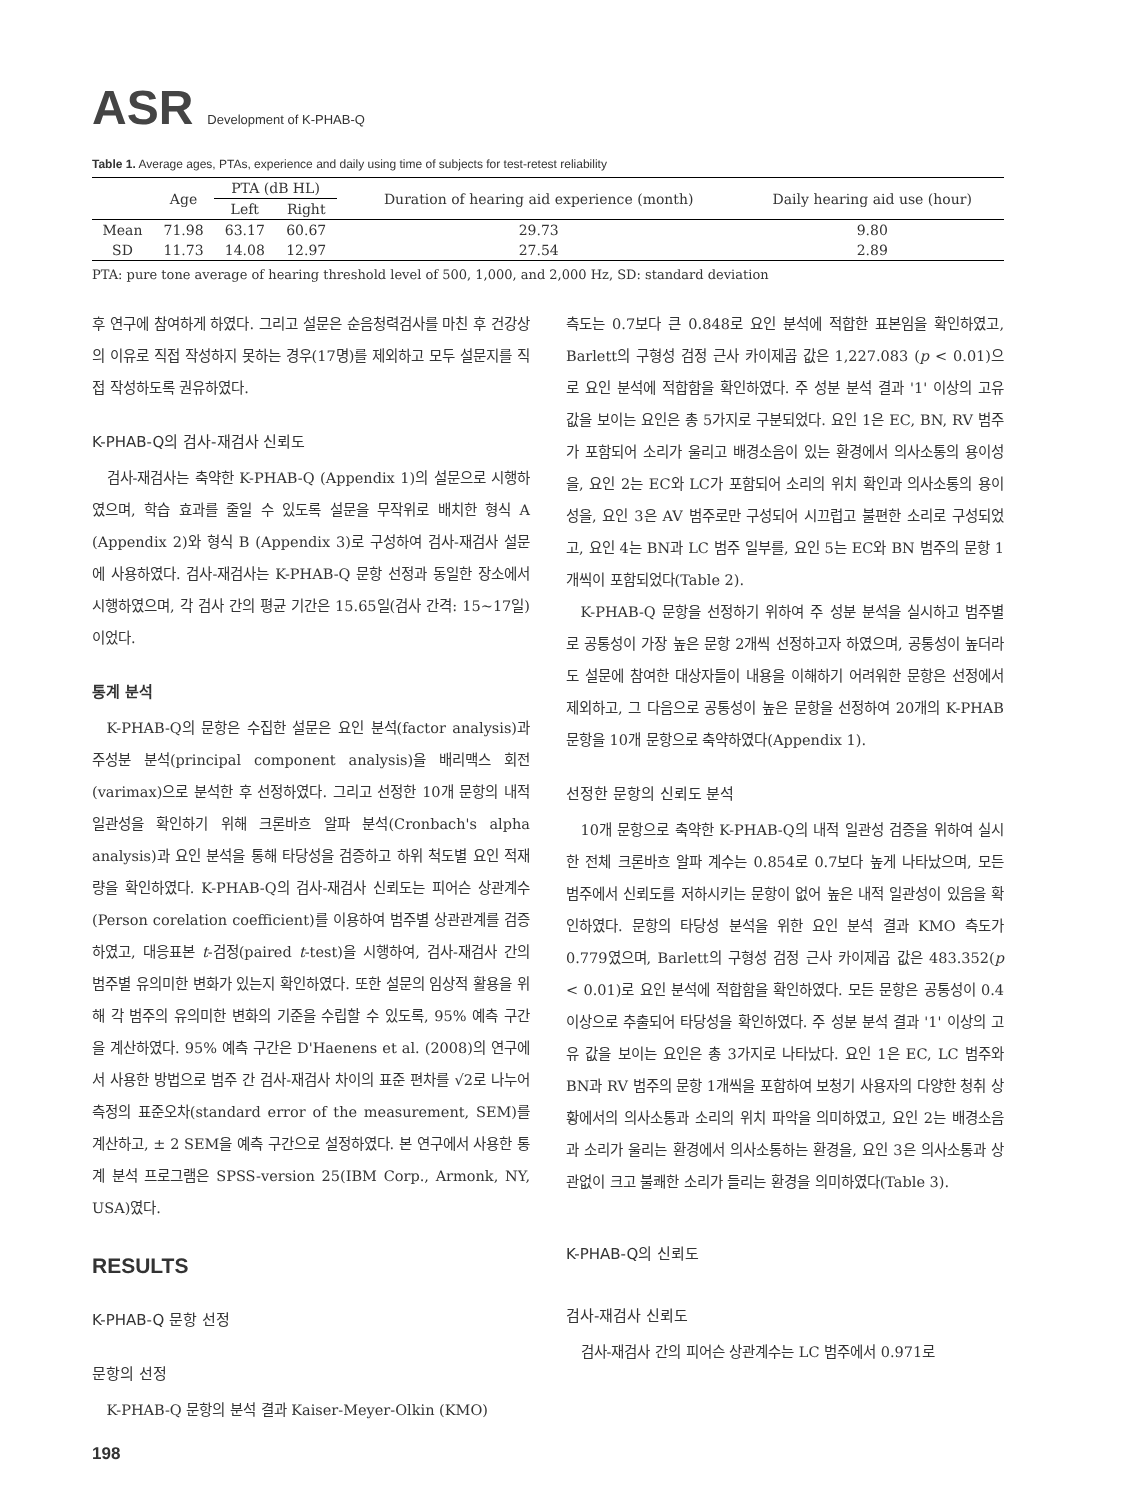ASR Development of K-PHAB-Q
Table 1. Average ages, PTAs, experience and daily using time of subjects for test-retest reliability
| | Age | PTA (dB HL) | | Duration of hearing aid experience (month) | Daily hearing aid use (hour) |
| --- | --- | --- | --- | --- | --- |
| | | Left | Right | | |
| Mean | 71.98 | 63.17 | 60.67 | 29.73 | 9.80 |
| SD | 11.73 | 14.08 | 12.97 | 27.54 | 2.89 |
PTA: pure tone average of hearing threshold level of 500, 1,000, and 2,000 Hz, SD: standard deviation
후 연구에 참여하게 하였다. 그리고 설문은 순음청력검사를 마친 후 건강상의 이유로 직접 작성하지 못하는 경우(17명)를 제외하고 모두 설문지를 직접 작성하도록 권유하였다.
K-PHAB-Q의 검사-재검사 신뢰도
검사-재검사는 축약한 K-PHAB-Q (Appendix 1)의 설문으로 시행하였으며, 학습 효과를 줄일 수 있도록 설문을 무작위로 배치한 형식 A (Appendix 2)와 형식 B (Appendix 3)로 구성하여 검사-재검사 설문에 사용하였다. 검사-재검사는 K-PHAB-Q 문항 선정과 동일한 장소에서 시행하였으며, 각 검사 간의 평균 기간은 15.65일(검사 간격: 15~17일)이었다.
통계 분석
K-PHAB-Q의 문항은 수집한 설문은 요인 분석(factor analysis)과 주성분 분석(principal component analysis)을 배리맥스 회전(varimax)으로 분석한 후 선정하였다. 그리고 선정한 10개 문항의 내적 일관성을 확인하기 위해 크론바흐 알파 분석(Cronbach's alpha analysis)과 요인 분석을 통해 타당성을 검증하고 하위 척도별 요인 적재량을 확인하였다. K-PHAB-Q의 검사-재검사 신뢰도는 피어슨 상관계수(Person corelation coefficient)를 이용하여 범주별 상관관계를 검증하였고, 대응표본 t-검정(paired t-test)을 시행하여, 검사-재검사 간의 범주별 유의미한 변화가 있는지 확인하였다. 또한 설문의 임상적 활용을 위해 각 범주의 유의미한 변화의 기준을 수립할 수 있도록, 95% 예측 구간을 계산하였다. 95% 예측 구간은 D'Haenens et al. (2008)의 연구에서 사용한 방법으로 범주 간 검사-재검사 차이의 표준 편차를 √2로 나누어 측정의 표준오차(standard error of the measurement, SEM)를 계산하고, ± 2 SEM을 예측 구간으로 설정하였다. 본 연구에서 사용한 통계 분석 프로그램은 SPSS-version 25(IBM Corp., Armonk, NY, USA)였다.
RESULTS
K-PHAB-Q 문항 선정
문항의 선정
K-PHAB-Q 문항의 분석 결과 Kaiser-Meyer-Olkin (KMO)
측도는 0.7보다 큰 0.848로 요인 분석에 적합한 표본임을 확인하였고, Barlett의 구형성 검정 근사 카이제곱 값은 1,227.083 (p < 0.01)으로 요인 분석에 적합함을 확인하였다. 주 성분 분석 결과 '1' 이상의 고유 값을 보이는 요인은 총 5가지로 구분되었다. 요인 1은 EC, BN, RV 범주가 포함되어 소리가 울리고 배경소음이 있는 환경에서 의사소통의 용이성을, 요인 2는 EC와 LC가 포함되어 소리의 위치 확인과 의사소통의 용이성을, 요인 3은 AV 범주로만 구성되어 시끄럽고 불편한 소리로 구성되었고, 요인 4는 BN과 LC 범주 일부를, 요인 5는 EC와 BN 범주의 문항 1개씩이 포함되었다(Table 2).
K-PHAB-Q 문항을 선정하기 위하여 주 성분 분석을 실시하고 범주별로 공통성이 가장 높은 문항 2개씩 선정하고자 하였으며, 공통성이 높더라도 설문에 참여한 대상자들이 내용을 이해하기 어려워한 문항은 선정에서 제외하고, 그 다음으로 공통성이 높은 문항을 선정하여 20개의 K-PHAB 문항을 10개 문항으로 축약하였다(Appendix 1).
선정한 문항의 신뢰도 분석
10개 문항으로 축약한 K-PHAB-Q의 내적 일관성 검증을 위하여 실시한 전체 크론바흐 알파 계수는 0.854로 0.7보다 높게 나타났으며, 모든 범주에서 신뢰도를 저하시키는 문항이 없어 높은 내적 일관성이 있음을 확인하였다. 문항의 타당성 분석을 위한 요인 분석 결과 KMO 측도가 0.779였으며, Barlett의 구형성 검정 근사 카이제곱 값은 483.352(p < 0.01)로 요인 분석에 적합함을 확인하였다. 모든 문항은 공통성이 0.4 이상으로 추출되어 타당성을 확인하였다. 주 성분 분석 결과 '1' 이상의 고유 값을 보이는 요인은 총 3가지로 나타났다. 요인 1은 EC, LC 범주와 BN과 RV 범주의 문항 1개씩을 포함하여 보청기 사용자의 다양한 청취 상황에서의 의사소통과 소리의 위치 파악을 의미하였고, 요인 2는 배경소음과 소리가 울리는 환경에서 의사소통하는 환경을, 요인 3은 의사소통과 상관없이 크고 불쾌한 소리가 들리는 환경을 의미하였다(Table 3).
K-PHAB-Q의 신뢰도
검사-재검사 신뢰도
검사-재검사 간의 피어슨 상관계수는 LC 범주에서 0.971로
198